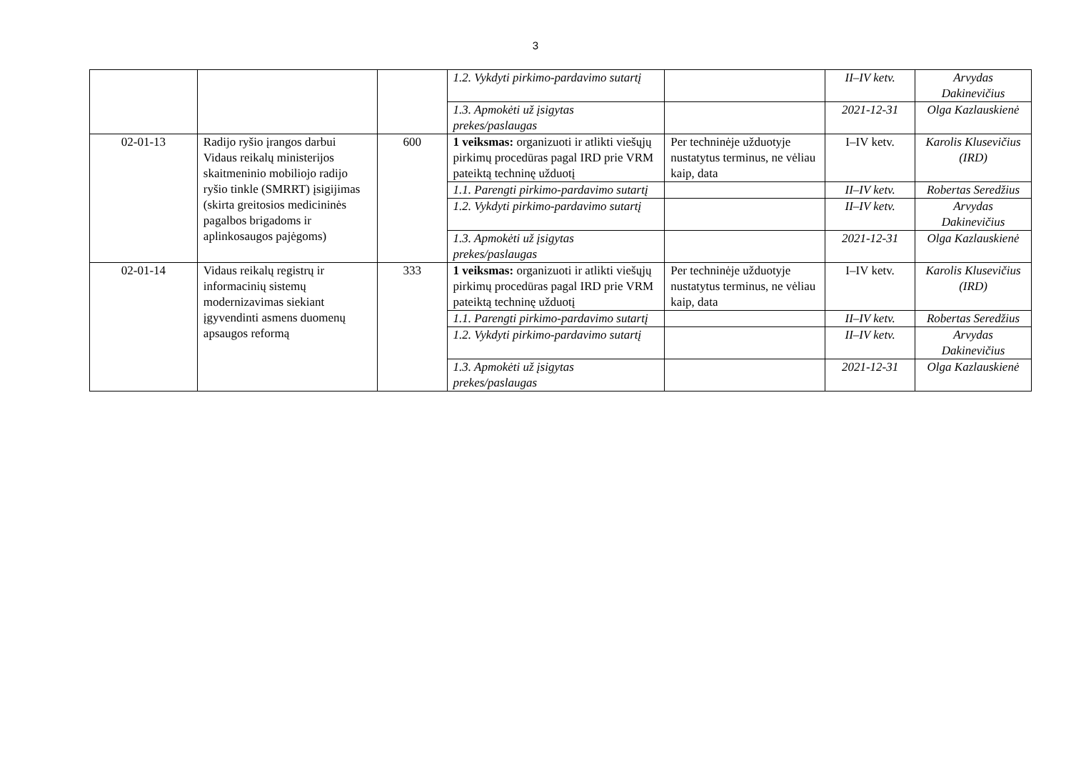3
| | | | 1.2. Vykdyti pirkimo-pardavimo sutartį | | II–IV ketv. | Arvydas Dakinevičius |
| | | | 1.3. Apmokėti už įsigytas prekes/paslaugas | | 2021-12-31 | Olga Kazlauskienė |
| 02-01-13 | Radijo ryšio įrangos darbui Vidaus reikalų ministerijos skaitmeninio mobiliojo radijo ryšio tinkle (SMRRT) įsigijimas (skirta greitosios medicininės pagalbos brigadoms ir aplinkosaugos pajėgoms) | 600 | 1 veiksmas: organizuoti ir atlikti viešųjų pirkimų procedūras pagal IRD prie VRM pateiktą techninę užduotį | Per techninėje užduotyje nustatytus terminus, ne vėliau kaip, data | I–IV ketv. | Karolis Klusevičius (IRD) |
| | | | 1.1. Parengti pirkimo-pardavimo sutartį | | II–IV ketv. | Robertas Seredžius |
| | | | 1.2. Vykdyti pirkimo-pardavimo sutartį | | II–IV ketv. | Arvydas Dakinevičius |
| | | | 1.3. Apmokėti už įsigytas prekes/paslaugas | | 2021-12-31 | Olga Kazlauskienė |
| 02-01-14 | Vidaus reikalų registrų ir informacinių sistemų modernizavimas siekiant įgyvendinti asmens duomenų apsaugos reformą | 333 | 1 veiksmas: organizuoti ir atlikti viešųjų pirkimų procedūras pagal IRD prie VRM pateiktą techninę užduotį | Per techninėje užduotyje nustatytus terminus, ne vėliau kaip, data | I–IV ketv. | Karolis Klusevičius (IRD) |
| | | | 1.1. Parengti pirkimo-pardavimo sutartį | | II–IV ketv. | Robertas Seredžius |
| | | | 1.2. Vykdyti pirkimo-pardavimo sutartį | | II–IV ketv. | Arvydas Dakinevičius |
| | | | 1.3. Apmokėti už įsigytas prekes/paslaugas | | 2021-12-31 | Olga Kazlauskienė |